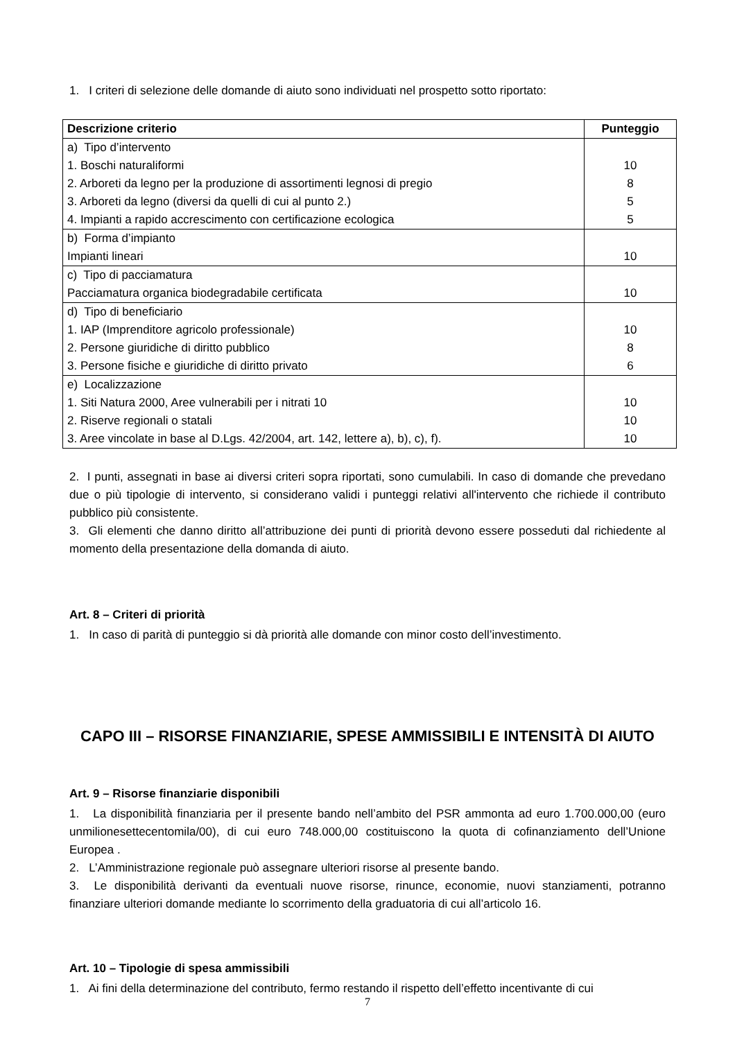1. I criteri di selezione delle domande di aiuto sono individuati nel prospetto sotto riportato:
| Descrizione criterio | Punteggio |
| --- | --- |
| a) Tipo d’intervento 1. Boschi naturaliformi 2. Arboreti da legno per la produzione di assortimenti legnosi di pregio 3. Arboreti da legno (diversi da quelli di cui al punto 2.) 4. Impianti a rapido accrescimento con certificazione ecologica | 10 8 5 5 |
| b) Forma d’impianto Impianti lineari | 10 |
| c) Tipo di pacciamatura Pacciamatura organica biodegradabile certificata | 10 |
| d) Tipo di beneficiario 1. IAP (Imprenditore agricolo professionale) 2. Persone giuridiche di diritto pubblico 3. Persone fisiche e giuridiche di diritto privato | 10 8 6 |
| e) Localizzazione 1. Siti Natura 2000, Aree vulnerabili per i nitrati 10 2. Riserve regionali o statali 3. Aree vincolate in base al D.Lgs. 42/2004, art. 142, lettere a), b), c), f). | 10 10 10 |
2. I punti, assegnati in base ai diversi criteri sopra riportati, sono cumulabili. In caso di domande che prevedano due o più tipologie di intervento, si considerano validi i punteggi relativi all'intervento che richiede il contributo pubblico più consistente.
3. Gli elementi che danno diritto all’attribuzione dei punti di priorità devono essere posseduti dal richiedente al momento della presentazione della domanda di aiuto.
Art. 8 – Criteri di priorità
1. In caso di parità di punteggio si dà priorità alle domande con minor costo dell’investimento.
CAPO III – RISORSE FINANZIARIE, SPESE AMMISSIBILI E INTENSITÀ DI AIUTO
Art. 9 – Risorse finanziarie disponibili
1. La disponibilità finanziaria per il presente bando nell’ambito del PSR ammonta ad euro 1.700.000,00 (euro unmilionesettecentomila/00), di cui euro 748.000,00 costituiscono la quota di cofinanziamento dell’Unione Europea .
2. L’Amministrazione regionale può assegnare ulteriori risorse al presente bando.
3. Le disponibilità derivanti da eventuali nuove risorse, rinunce, economie, nuovi stanziamenti, potranno finanziare ulteriori domande mediante lo scorrimento della graduatoria di cui all’articolo 16.
Art. 10 – Tipologie di spesa ammissibili
1. Ai fini della determinazione del contributo, fermo restando il rispetto dell’effetto incentivante di cui
7